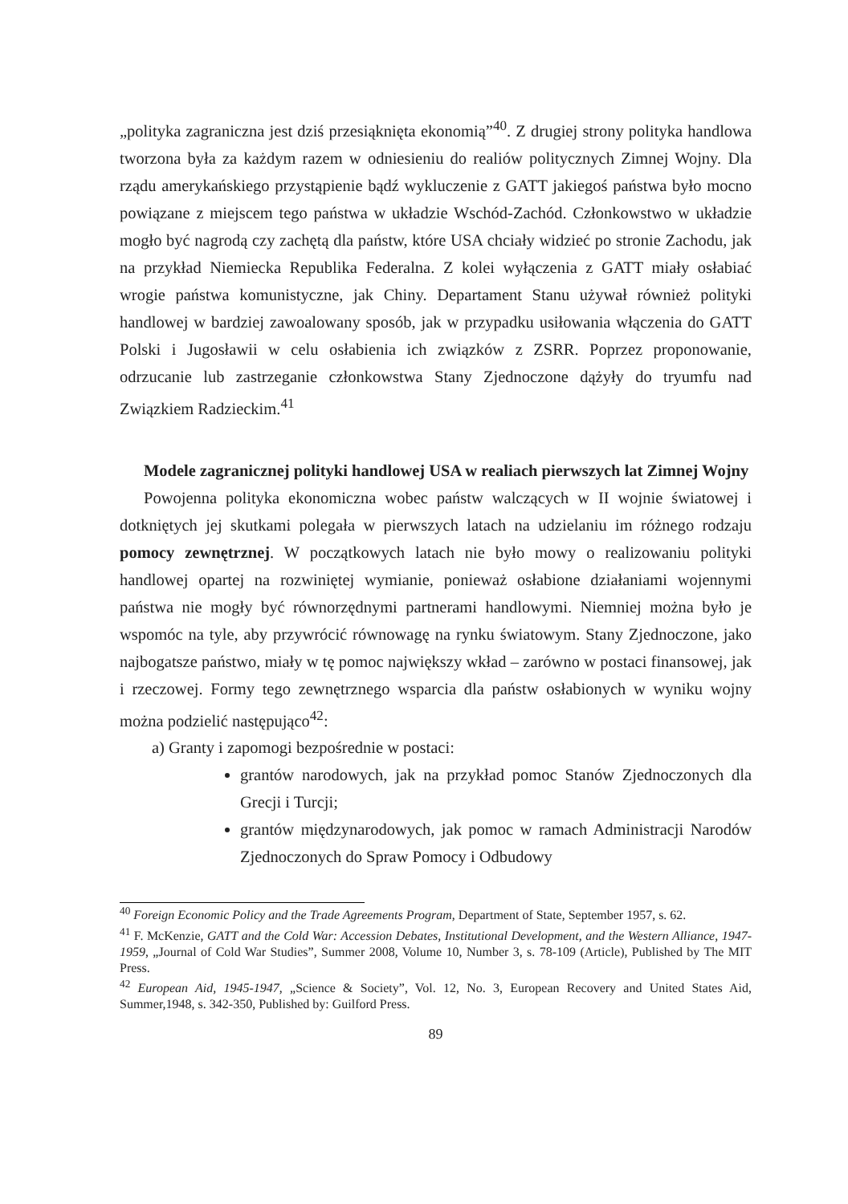„polityka zagraniczna jest dziś przesiąknięta ekonomią”<sup>40</sup>. Z drugiej strony polityka handlowa tworzona była za każdym razem w odniesieniu do realiów politycznych Zimnej Wojny. Dla rządu amerykańskiego przystąpienie bądź wykluczenie z GATT jakiegoś państwa było mocno powiązane z miejscem tego państwa w układzie Wschód-Zachód. Członkowstwo w układzie mogło być nagrodą czy zachętą dla państw, które USA chciały widzieć po stronie Zachodu, jak na przykład Niemiecka Republika Federalna. Z kolei wyłączenia z GATT miały osłabiać wrogie państwa komunistyczne, jak Chiny. Departament Stanu używał również polityki handlowej w bardziej zawoalowany sposób, jak w przypadku usiłowania włączenia do GATT Polski i Jugosławii w celu osłabienia ich związków z ZSRR. Poprzez proponowanie, odrzucanie lub zastrzeganie członkowstwa Stany Zjednoczone dążyły do tryumfu nad Związkiem Radzieckim.<sup>41</sup>
Modele zagranicznej polityki handlowej USA w realiach pierwszych lat Zimnej Wojny
Powojenna polityka ekonomiczna wobec państw walczących w II wojnie światowej i dotkniętych jej skutkami polegała w pierwszych latach na udzielaniu im różnego rodzaju pomocy zewnętrznej. W początkowych latach nie było mowy o realizowaniu polityki handlowej opartej na rozwiniętej wymianie, ponieważ osłabione działaniami wojennymi państwa nie mogły być równorzędnymi partnerami handlowymi. Niemniej można było je wspomóc na tyle, aby przywrócić równowagę na rynku światowym. Stany Zjednoczone, jako najbogatsze państwo, miały w tę pomoc największy wkład – zarówno w postaci finansowej, jak i rzeczowej. Formy tego zewnętrznego wsparcia dla państw osłabionych w wyniku wojny można podzielić następująco<sup>42</sup>:
a) Granty i zapomogi bezpośrednie w postaci:
grantów narodowych, jak na przykład pomoc Stanów Zjednoczonych dla Grecji i Turcji;
grantów międzynarodowych, jak pomoc w ramach Administracji Narodów Zjednoczonych do Spraw Pomocy i Odbudowy
<sup>40</sup> Foreign Economic Policy and the Trade Agreements Program, Department of State, September 1957, s. 62.
<sup>41</sup> F. McKenzie, GATT and the Cold War: Accession Debates, Institutional Development, and the Western Alliance, 1947-1959, „Journal of Cold War Studies”, Summer 2008, Volume 10, Number 3, s. 78-109 (Article), Published by The MIT Press.
<sup>42</sup> European Aid, 1945-1947, „Science & Society”, Vol. 12, No. 3, European Recovery and United States Aid, Summer,1948, s. 342-350, Published by: Guilford Press.
89